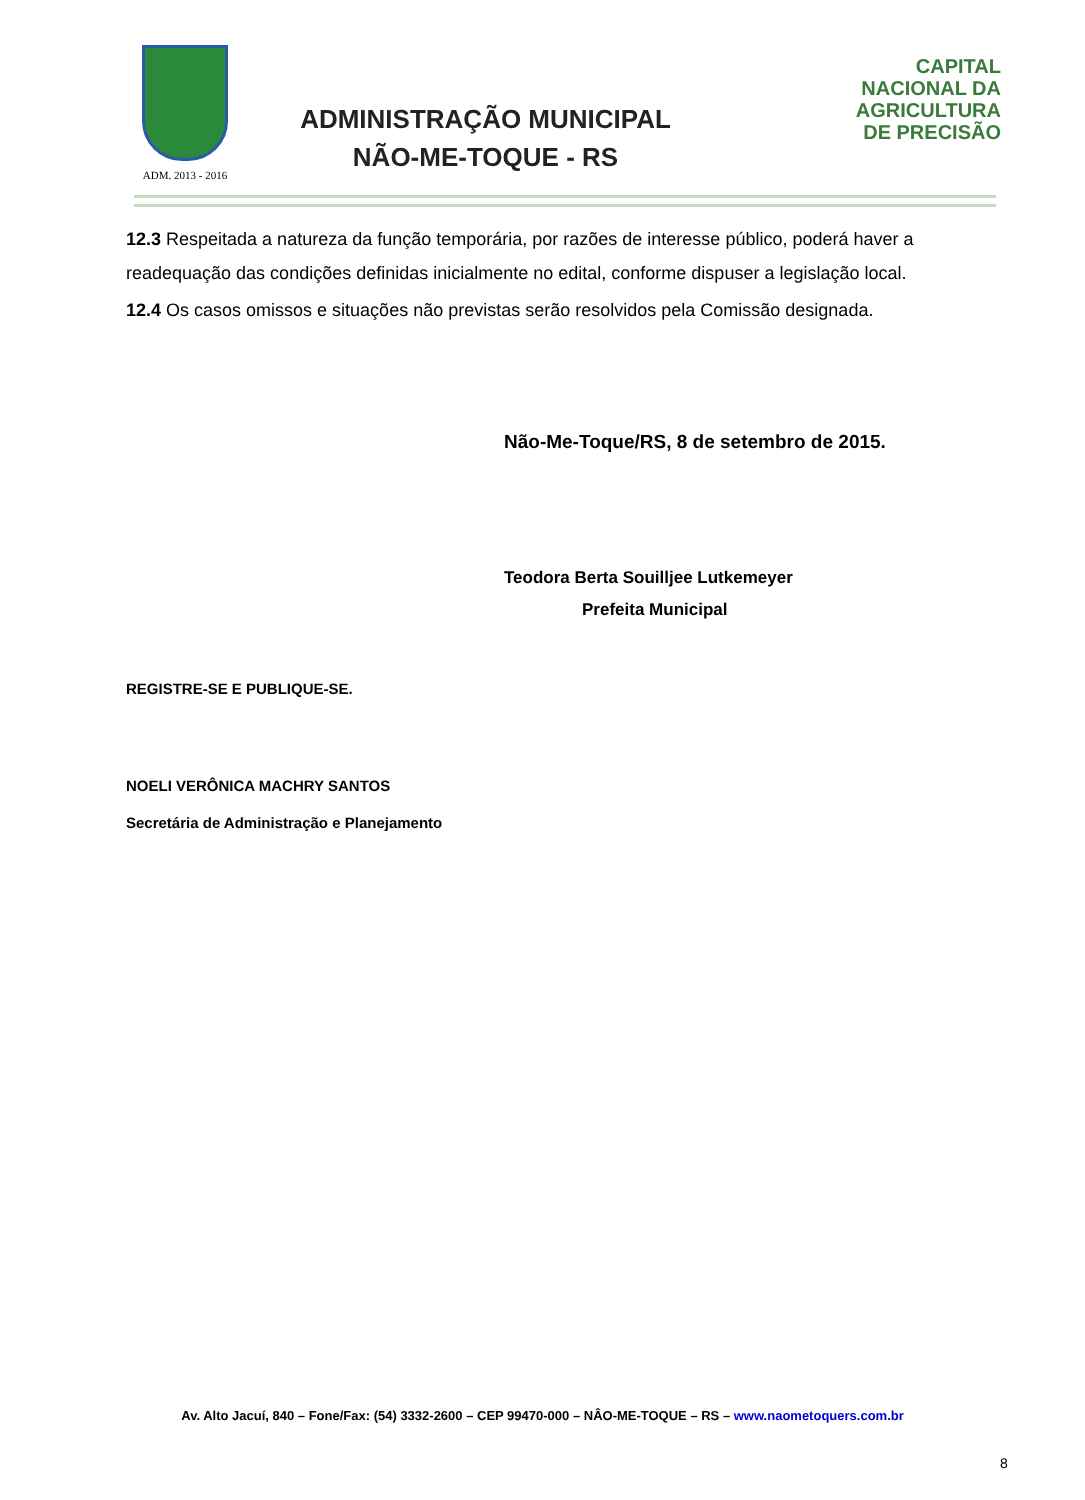ADM. 2013 - 2016
ADMINISTRAÇÃO MUNICIPAL
NÃO-ME-TOQUE - RS
CAPITAL
NACIONAL DA
AGRICULTURA
DE PRECISÃO
12.3 Respeitada a natureza da função temporária, por razões de interesse público, poderá haver a readequação das condições definidas inicialmente no edital, conforme dispuser a legislação local.
12.4 Os casos omissos e situações não previstas serão resolvidos pela Comissão designada.
Não-Me-Toque/RS, 8 de setembro de 2015.
Teodora Berta Souilljee Lutkemeyer
Prefeita Municipal
REGISTRE-SE E PUBLIQUE-SE.
NOELI VERÔNICA MACHRY SANTOS
Secretária de Administração e Planejamento
Av. Alto Jacuí, 840 – Fone/Fax: (54) 3332-2600 – CEP 99470-000 – NÂO-ME-TOQUE – RS – www.naometoquers.com.br
8